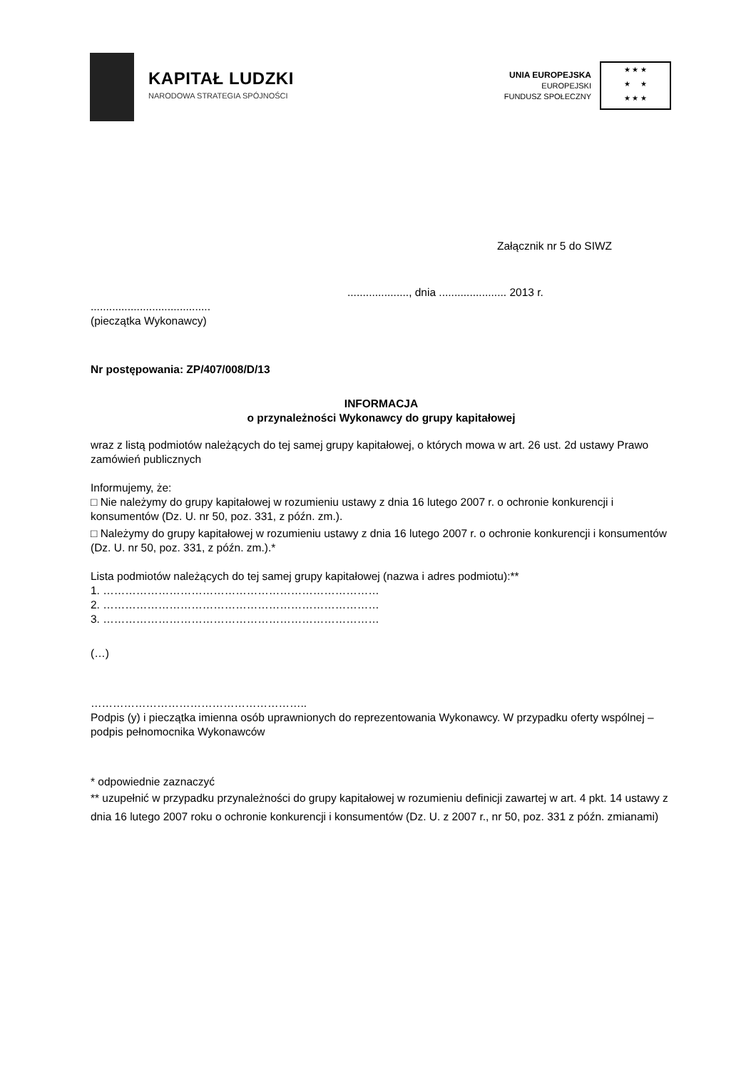KAPITAŁ LUDZKI
NARODOWA STRATEGIA SPÓJNOŚCI
UNIA EUROPEJSKA
EUROPEJSKI
FUNDUSZ SPOŁECZNY
★ ★ ★
★ ★
★ ★ ★
Załącznik nr 5 do SIWZ
...................., dnia ...................... 2013 r.
.......................................
(pieczątka Wykonawcy)
Nr postępowania: ZP/407/008/D/13
INFORMACJA
o przynależności Wykonawcy do grupy kapitałowej
wraz z listą podmiotów należących do tej samej grupy kapitałowej, o których mowa w art. 26 ust. 2d ustawy Prawo zamówień publicznych
Informujemy, że:
□ Nie należymy do grupy kapitałowej w rozumieniu ustawy z dnia 16 lutego 2007 r. o ochronie konkurencji i konsumentów (Dz. U. nr 50, poz. 331, z późn. zm.).
□ Należymy do grupy kapitałowej w rozumieniu ustawy z dnia 16 lutego 2007 r. o ochronie konkurencji i konsumentów (Dz. U. nr 50, poz. 331, z późn. zm.).*
Lista podmiotów należących do tej samej grupy kapitałowej (nazwa i adres podmiotu):**
1. …………………………………………………………………
2. …………………………………………………………………
3. …………………………………………………………………
(…)
…………………………………………………..
Podpis (y) i pieczątka imienna osób uprawnionych do reprezentowania Wykonawcy. W przypadku oferty wspólnej – podpis pełnomocnika Wykonawców
* odpowiednie zaznaczyć
** uzupełnić w przypadku przynależności do grupy kapitałowej w rozumieniu definicji zawartej w art. 4 pkt. 14 ustawy z dnia 16 lutego 2007 roku o ochronie konkurencji i konsumentów (Dz. U. z 2007 r., nr 50, poz. 331 z późn. zmianami)